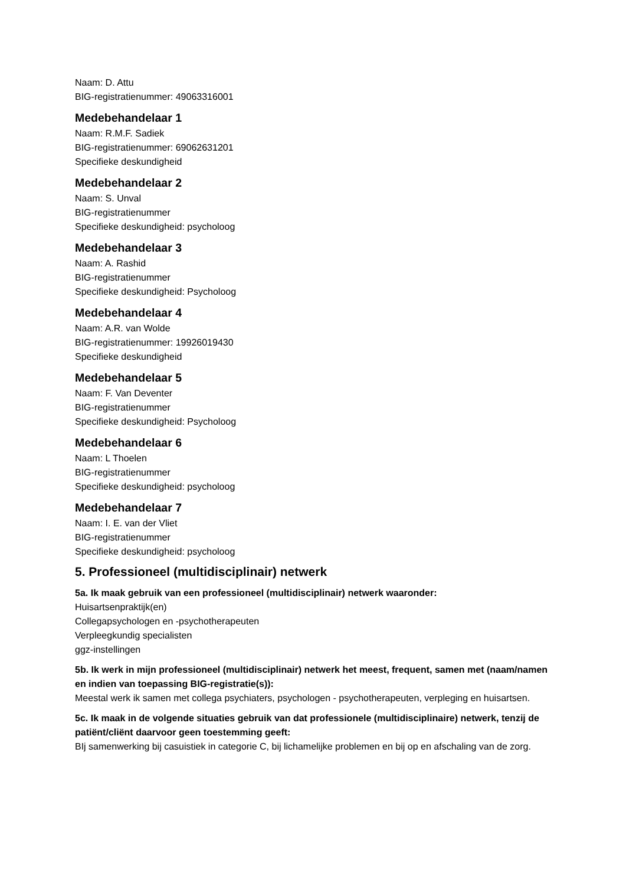Naam: D. Attu
BIG-registratienummer: 49063316001
Medebehandelaar 1
Naam: R.M.F. Sadiek
BIG-registratienummer: 69062631201
Specifieke deskundigheid
Medebehandelaar 2
Naam: S. Unval
BIG-registratienummer
Specifieke deskundigheid: psycholoog
Medebehandelaar 3
Naam: A. Rashid
BIG-registratienummer
Specifieke deskundigheid: Psycholoog
Medebehandelaar 4
Naam: A.R. van Wolde
BIG-registratienummer: 19926019430
Specifieke deskundigheid
Medebehandelaar 5
Naam: F. Van Deventer
BIG-registratienummer
Specifieke deskundigheid: Psycholoog
Medebehandelaar 6
Naam: L Thoelen
BIG-registratienummer
Specifieke deskundigheid: psycholoog
Medebehandelaar 7
Naam: I. E. van der Vliet
BIG-registratienummer
Specifieke deskundigheid: psycholoog
5. Professioneel (multidisciplinair) netwerk
5a. Ik maak gebruik van een professioneel (multidisciplinair) netwerk waaronder:
Huisartsenpraktijk(en)
Collegapsychologen en -psychotherapeuten
Verpleegkundig specialisten
ggz-instellingen
5b. Ik werk in mijn professioneel (multidisciplinair) netwerk het meest, frequent, samen met (naam/namen en indien van toepassing BIG-registratie(s)):
Meestal werk ik samen met collega psychiaters, psychologen - psychotherapeuten, verpleging en huisartsen.
5c. Ik maak in de volgende situaties gebruik van dat professionele (multidisciplinaire) netwerk, tenzij de patiënt/cliënt daarvoor geen toestemming geeft:
BIj samenwerking bij casuistiek in categorie C, bij lichamelijke problemen en bij op en afschaling van de zorg.